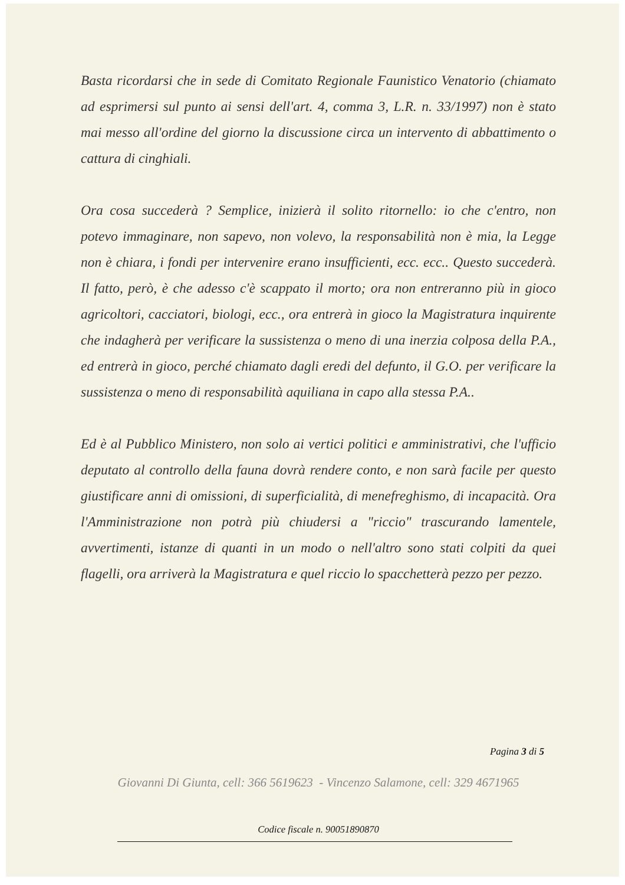Basta ricordarsi che in sede di Comitato Regionale Faunistico Venatorio (chiamato ad esprimersi sul punto ai sensi dell'art. 4, comma 3, L.R. n. 33/1997) non è stato mai messo all'ordine del giorno la discussione circa un intervento di abbattimento o cattura di cinghiali.
Ora cosa succederà ? Semplice, inizierà il solito ritornello: io che c'entro, non potevo immaginare, non sapevo, non volevo, la responsabilità non è mia, la Legge non è chiara, i fondi per intervenire erano insufficienti, ecc. ecc.. Questo succederà. Il fatto, però, è che adesso c'è scappato il morto; ora non entreranno più in gioco agricoltori, cacciatori, biologi, ecc., ora entrerà in gioco la Magistratura inquirente che indagherà per verificare la sussistenza o meno di una inerzia colposa della P.A., ed entrerà in gioco, perché chiamato dagli eredi del defunto, il G.O. per verificare la sussistenza o meno di responsabilità aquiliana in capo alla stessa P.A..
Ed è al Pubblico Ministero, non solo ai vertici politici e amministrativi, che l'ufficio deputato al controllo della fauna dovrà rendere conto, e non sarà facile per questo giustificare anni di omissioni, di superficialità, di menefreghismo, di incapacità. Ora l'Amministrazione non potrà più chiudersi a "riccio" trascurando lamentele, avvertimenti, istanze di quanti in un modo o nell'altro sono stati colpiti da quei flagelli, ora arriverà la Magistratura e quel riccio lo spacchetterà pezzo per pezzo.
Pagina 3 di 5
Giovanni Di Giunta, cell: 366 5619623 - Vincenzo Salamone, cell: 329 4671965
Codice fiscale n. 90051890870